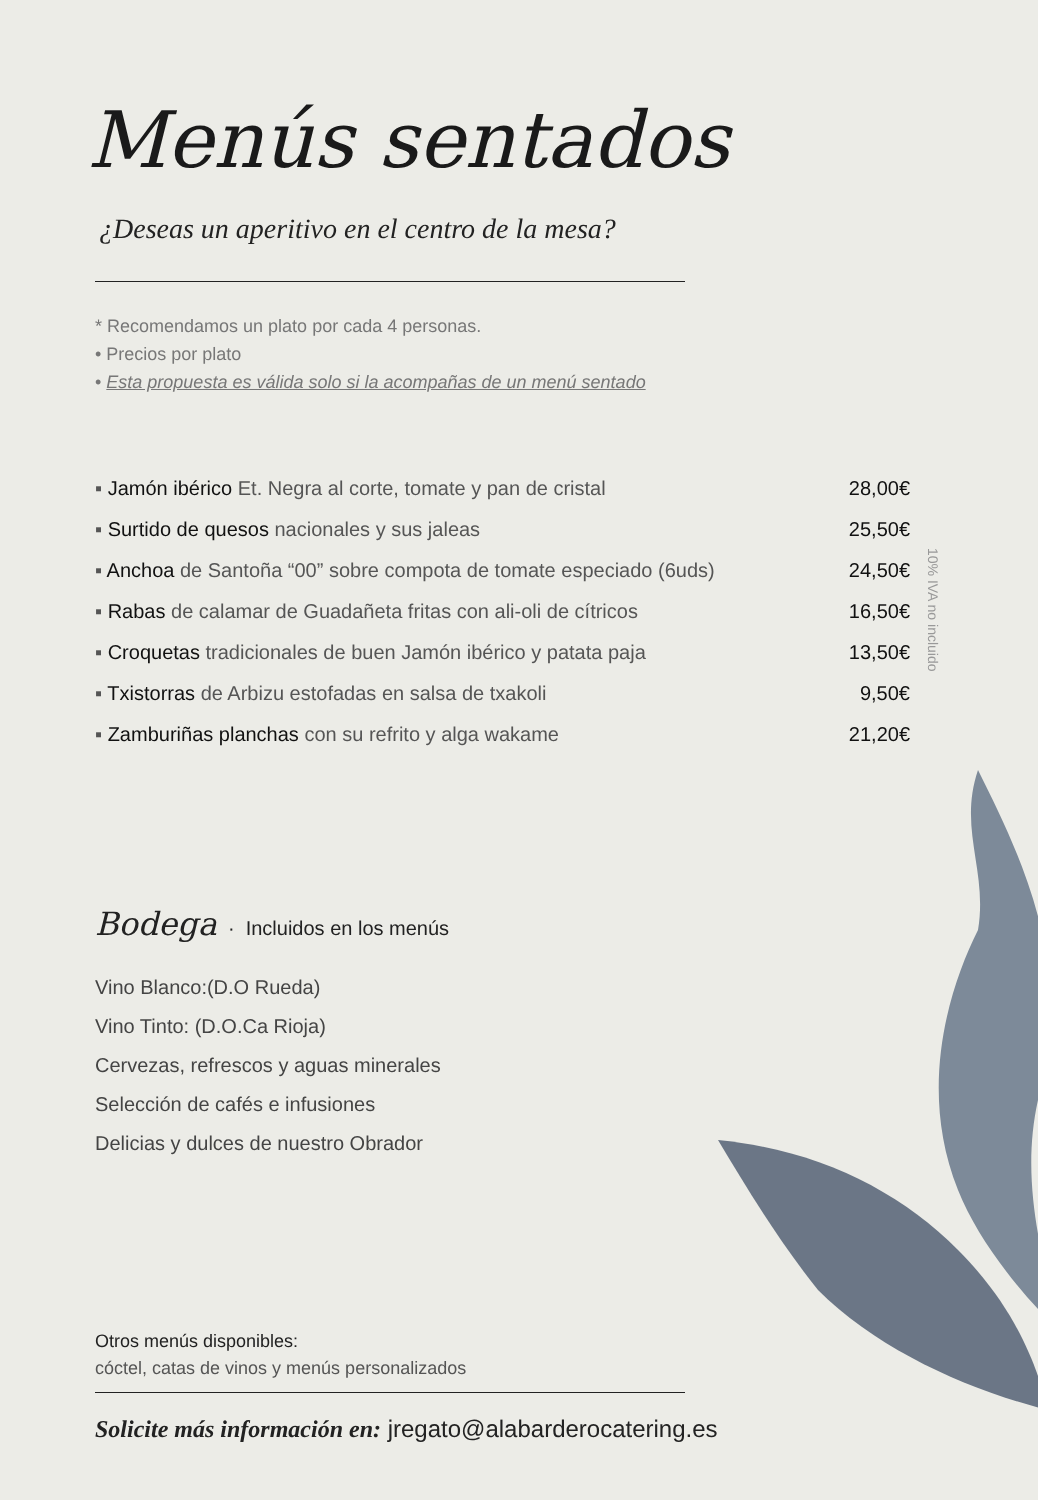Menús sentados
¿Deseas un aperitivo en el centro de la mesa?
* Recomendamos un plato por cada 4 personas.
• Precios por plato
• Esta propuesta es válida solo si la acompañas de un menú sentado
| ▪ Jamón ibérico Et. Negra al corte, tomate y pan de cristal | 28,00€ |
| ▪ Surtido de quesos nacionales y sus jaleas | 25,50€ |
| ▪ Anchoa de Santoña “00” sobre compota de tomate especiado (6uds) | 24,50€ |
| ▪ Rabas de calamar de Guadañeta fritas con ali-oli de cítricos | 16,50€ |
| ▪ Croquetas tradicionales de buen Jamón ibérico y patata paja | 13,50€ |
| ▪ Txistorras de Arbizu estofadas en salsa de txakoli | 9,50€ |
| ▪ Zamburiñas planchas con su refrito y alga wakame | 21,20€ |
Bodega · Incluidos en los menús
Vino Blanco:(D.O Rueda)
Vino Tinto: (D.O.Ca Rioja)
Cervezas, refrescos y aguas minerales
Selección de cafés e infusiones
Delicias y dulces de nuestro Obrador
Otros menús disponibles:
cóctel, catas de vinos y menús personalizados
Solicite más información en: jregato@alabarderocatering.es
10% IVA no incluido